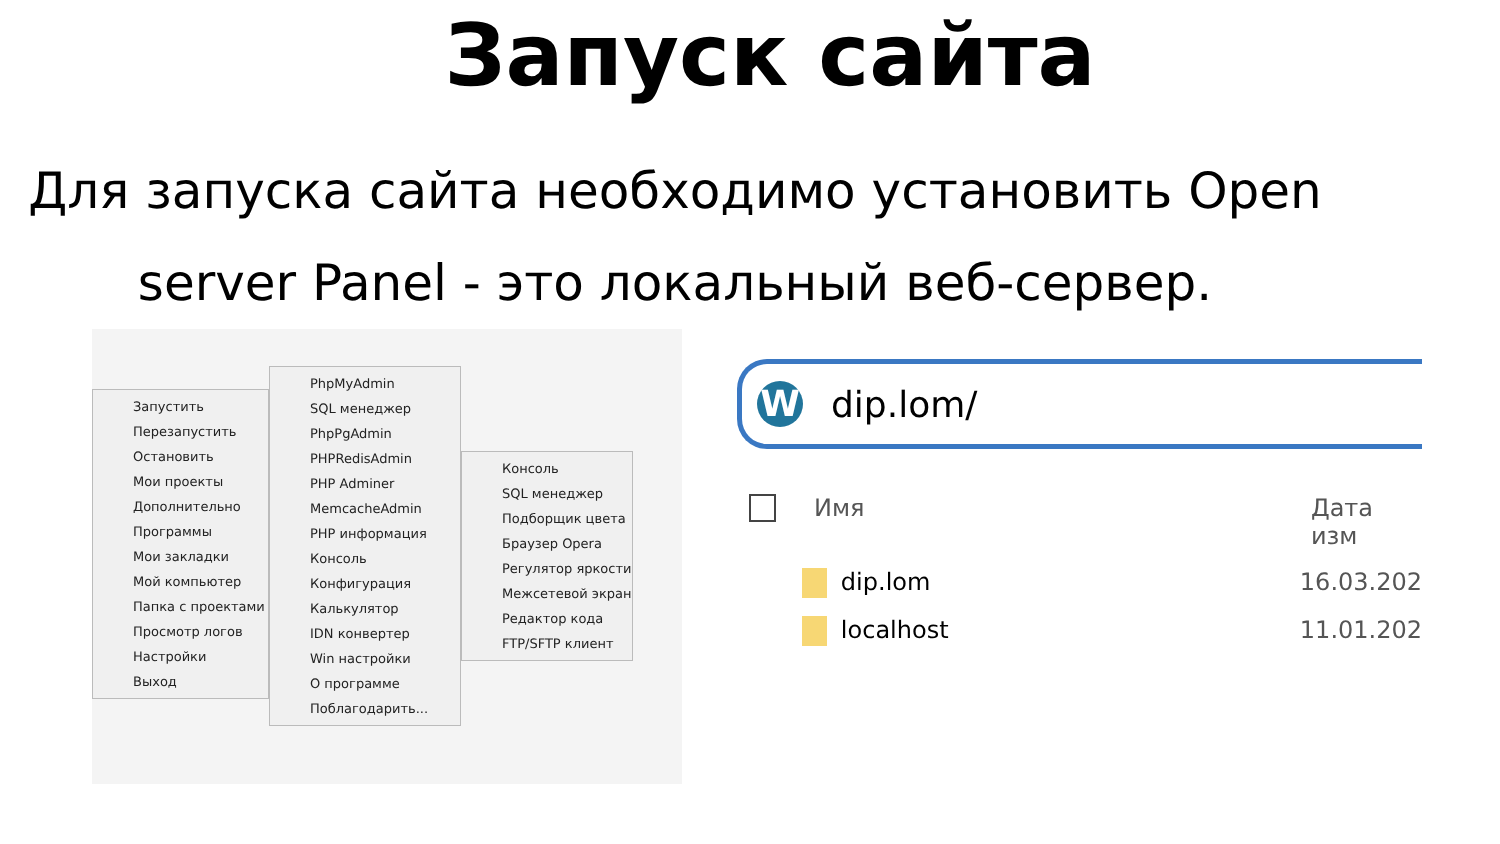Запуск сайта
Для запуска сайта необходимо установить Open server Panel - это локальный веб-сервер.
Запустить
Перезапустить
Остановить
Мои проекты
Дополнительно
Программы
Мои закладки
Мой компьютер
Папка с проектами
Просмотр логов
Настройки
Выход
PhpMyAdmin
SQL менеджер
PhpPgAdmin
PHPRedisAdmin
PHP Adminer
MemcacheAdmin
PHP информация
Консоль
Конфигурация
Калькулятор
IDN конвертер
Win настройки
О программе
Поблагодарить...
Консоль
SQL менеджер
Подборщик цвета
Браузер Opera
Регулятор яркости
Межсетевой экран
Редактор кода
FTP/SFTP клиент
Wdip.lom/
Имя Дата изм
dip.lom 16.03.202
localhost 11.01.202